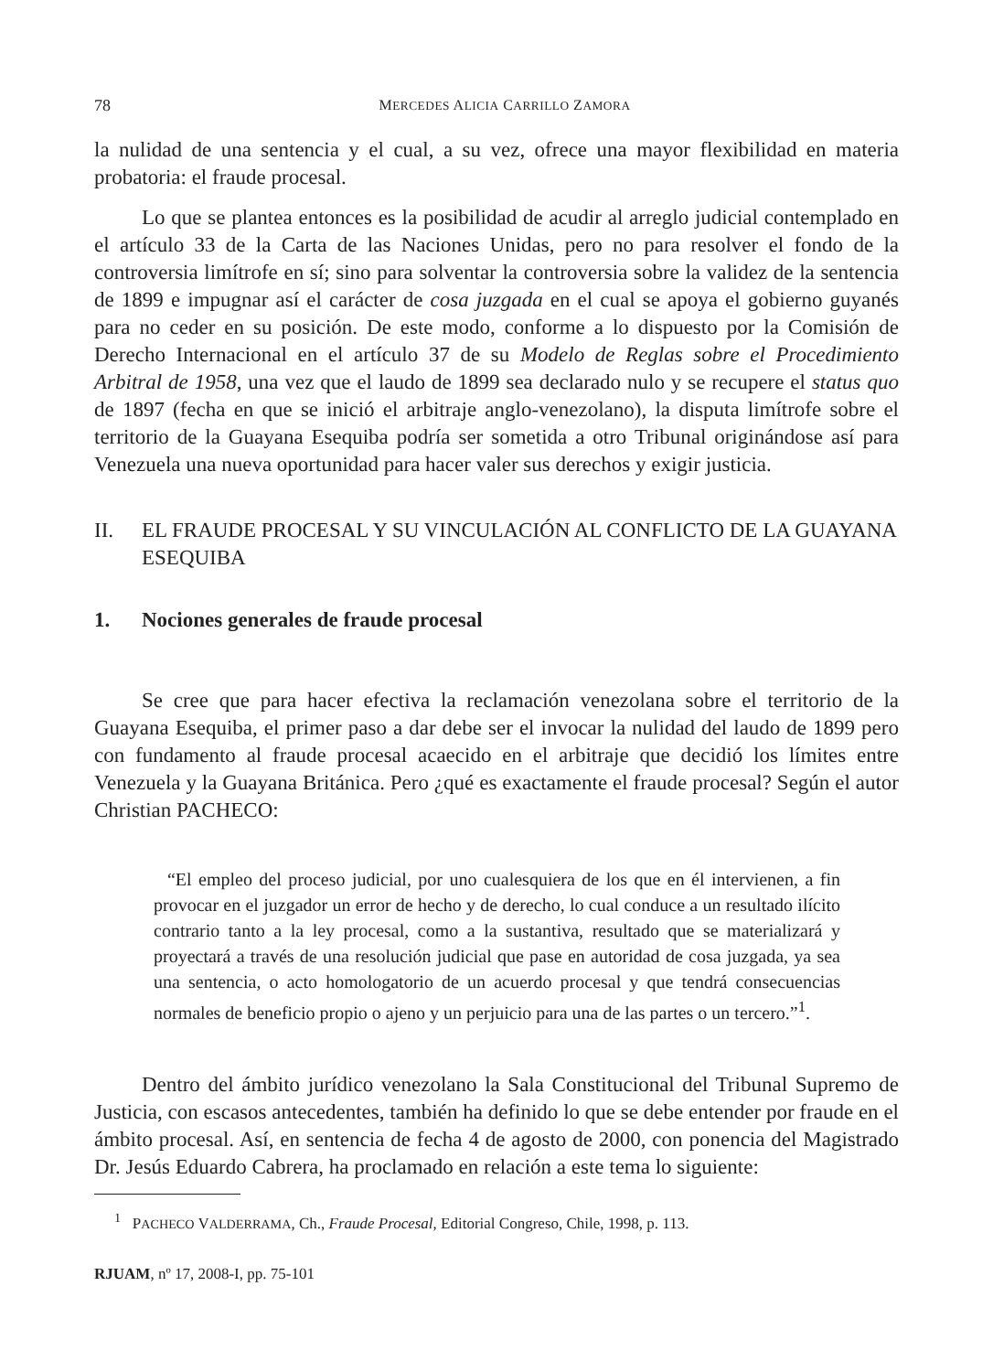78 MERCEDES ALICIA CARRILLO ZAMORA
la nulidad de una sentencia y el cual, a su vez, ofrece una mayor flexibilidad en materia probatoria: el fraude procesal.
Lo que se plantea entonces es la posibilidad de acudir al arreglo judicial contemplado en el artículo 33 de la Carta de las Naciones Unidas, pero no para resolver el fondo de la controversia limítrofe en sí; sino para solventar la controversia sobre la validez de la sentencia de 1899 e impugnar así el carácter de cosa juzgada en el cual se apoya el gobierno guyanés para no ceder en su posición. De este modo, conforme a lo dispuesto por la Comisión de Derecho Internacional en el artículo 37 de su Modelo de Reglas sobre el Procedimiento Arbitral de 1958, una vez que el laudo de 1899 sea declarado nulo y se recupere el status quo de 1897 (fecha en que se inició el arbitraje anglo-venezolano), la disputa limítrofe sobre el territorio de la Guayana Esequiba podría ser sometida a otro Tribunal originándose así para Venezuela una nueva oportunidad para hacer valer sus derechos y exigir justicia.
II. EL FRAUDE PROCESAL Y SU VINCULACIÓN AL CONFLICTO DE LA GUAYANA ESEQUIBA
1. Nociones generales de fraude procesal
Se cree que para hacer efectiva la reclamación venezolana sobre el territorio de la Guayana Esequiba, el primer paso a dar debe ser el invocar la nulidad del laudo de 1899 pero con fundamento al fraude procesal acaecido en el arbitraje que decidió los límites entre Venezuela y la Guayana Británica. Pero ¿qué es exactamente el fraude procesal? Según el autor Christian PACHECO:
“El empleo del proceso judicial, por uno cualesquiera de los que en él intervienen, a fin provocar en el juzgador un error de hecho y de derecho, lo cual conduce a un resultado ilícito contrario tanto a la ley procesal, como a la sustantiva, resultado que se materializará y proyectará a través de una resolución judicial que pase en autoridad de cosa juzgada, ya sea una sentencia, o acto homologatorio de un acuerdo procesal y que tendrá consecuencias normales de beneficio propio o ajeno y un perjuicio para una de las partes o un tercero.”<sup>1</sup>.
Dentro del ámbito jurídico venezolano la Sala Constitucional del Tribunal Supremo de Justicia, con escasos antecedentes, también ha definido lo que se debe entender por fraude en el ámbito procesal. Así, en sentencia de fecha 4 de agosto de 2000, con ponencia del Magistrado Dr. Jesús Eduardo Cabrera, ha proclamado en relación a este tema lo siguiente:
<sup>1</sup> PACHECO VALDERRAMA, Ch., Fraude Procesal, Editorial Congreso, Chile, 1998, p. 113.
RJUAM, nº 17, 2008-I, pp. 75-101